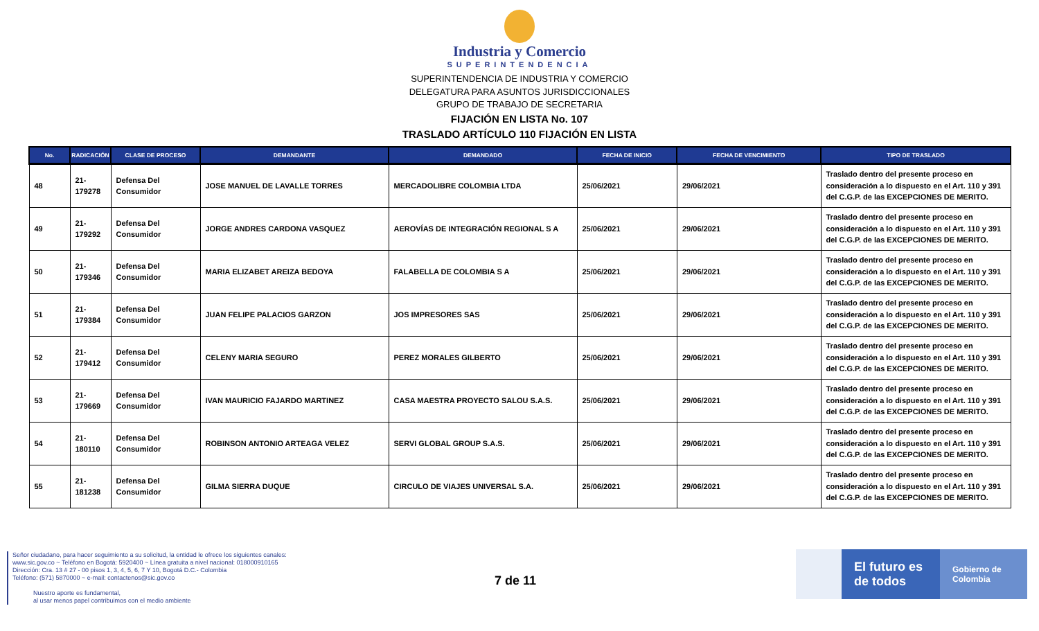Industria y Comercio
SUPERINTENDENCIA
SUPERINTENDENCIA DE INDUSTRIA Y COMERCIO
DELEGATURA PARA ASUNTOS JURISDICCIONALES
GRUPO DE TRABAJO DE SECRETARIA
FIJACIÓN EN LISTA No. 107
TRASLADO ARTÍCULO 110 FIJACIÓN EN LISTA
| No. | RADICACIÓN | CLASE DE PROCESO | DEMANDANTE | DEMANDADO | FECHA DE INICIO | FECHA DE VENCIMIENTO | TIPO DE TRASLADO |
| --- | --- | --- | --- | --- | --- | --- | --- |
| 48 | 21-179278 | Defensa Del Consumidor | JOSE MANUEL DE LAVALLE TORRES | MERCADOLIBRE COLOMBIA LTDA | 25/06/2021 | 29/06/2021 | Traslado dentro del presente proceso en consideración a lo dispuesto en el Art. 110 y 391 del C.G.P. de las EXCEPCIONES DE MERITO. |
| 49 | 21-179292 | Defensa Del Consumidor | JORGE ANDRES CARDONA VASQUEZ | AEROVÍAS DE INTEGRACIÓN REGIONAL S A | 25/06/2021 | 29/06/2021 | Traslado dentro del presente proceso en consideración a lo dispuesto en el Art. 110 y 391 del C.G.P. de las EXCEPCIONES DE MERITO. |
| 50 | 21-179346 | Defensa Del Consumidor | MARIA ELIZABET AREIZA BEDOYA | FALABELLA DE COLOMBIA S A | 25/06/2021 | 29/06/2021 | Traslado dentro del presente proceso en consideración a lo dispuesto en el Art. 110 y 391 del C.G.P. de las EXCEPCIONES DE MERITO. |
| 51 | 21-179384 | Defensa Del Consumidor | JUAN FELIPE PALACIOS GARZON | JOS IMPRESORES SAS | 25/06/2021 | 29/06/2021 | Traslado dentro del presente proceso en consideración a lo dispuesto en el Art. 110 y 391 del C.G.P. de las EXCEPCIONES DE MERITO. |
| 52 | 21-179412 | Defensa Del Consumidor | CELENY MARIA SEGURO | PEREZ MORALES GILBERTO | 25/06/2021 | 29/06/2021 | Traslado dentro del presente proceso en consideración a lo dispuesto en el Art. 110 y 391 del C.G.P. de las EXCEPCIONES DE MERITO. |
| 53 | 21-179669 | Defensa Del Consumidor | IVAN MAURICIO FAJARDO MARTINEZ | CASA MAESTRA PROYECTO SALOU S.A.S. | 25/06/2021 | 29/06/2021 | Traslado dentro del presente proceso en consideración a lo dispuesto en el Art. 110 y 391 del C.G.P. de las EXCEPCIONES DE MERITO. |
| 54 | 21-180110 | Defensa Del Consumidor | ROBINSON ANTONIO ARTEAGA VELEZ | SERVI GLOBAL GROUP S.A.S. | 25/06/2021 | 29/06/2021 | Traslado dentro del presente proceso en consideración a lo dispuesto en el Art. 110 y 391 del C.G.P. de las EXCEPCIONES DE MERITO. |
| 55 | 21-181238 | Defensa Del Consumidor | GILMA SIERRA DUQUE | CIRCULO DE VIAJES UNIVERSAL S.A. | 25/06/2021 | 29/06/2021 | Traslado dentro del presente proceso en consideración a lo dispuesto en el Art. 110 y 391 del C.G.P. de las EXCEPCIONES DE MERITO. |
Señor ciudadano, para hacer seguimiento a su solicitud, la entidad le ofrece los siguientes canales:
www.sic.gov.co ~ Teléfono en Bogotá: 5920400 ~ Línea gratuita a nivel nacional: 018000910165
Dirección: Cra. 13 # 27 - 00 pisos 1, 3, 4, 5, 6, 7 Y 10, Bogotá D.C.- Colombia
Teléfono: (571) 5870000 ~ e-mail: contactenos@sic.gov.co
Nuestro aporte es fundamental,
al usar menos papel contribuimos con el medio ambiente
7 de 11
El futuro es de todos
Gobierno de Colombia